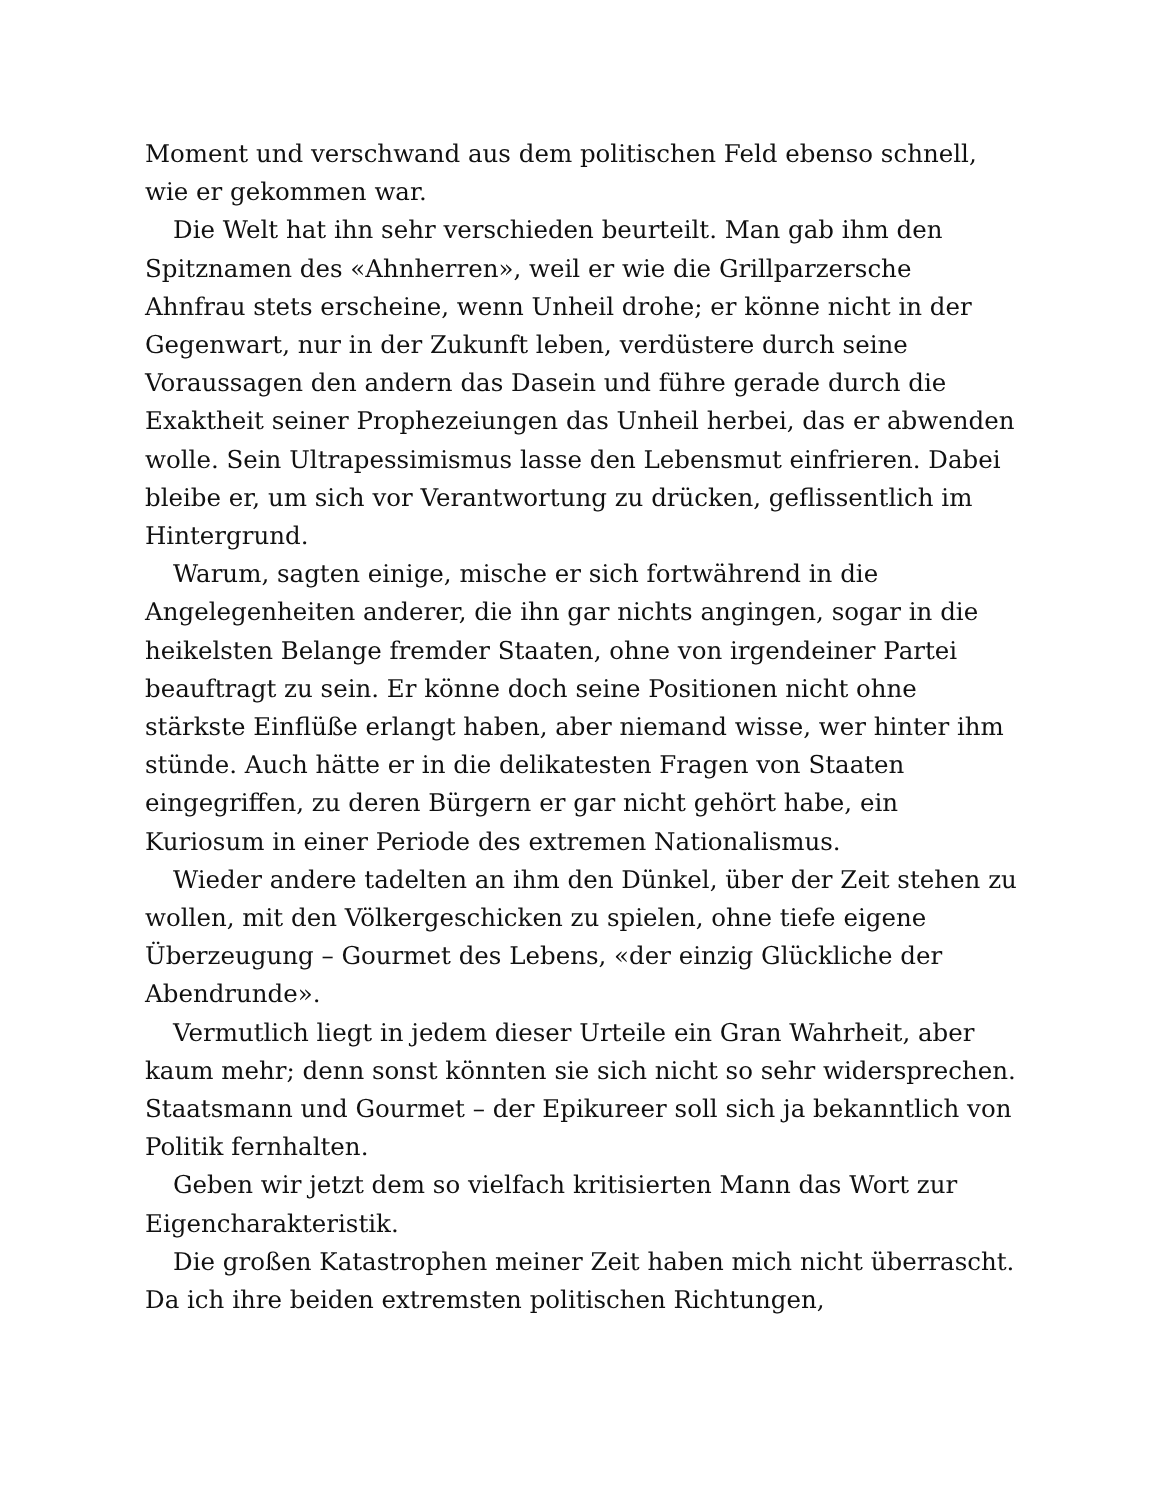Moment und verschwand aus dem politischen Feld ebenso schnell, wie er gekommen war.
Die Welt hat ihn sehr verschieden beurteilt. Man gab ihm den Spitznamen des «Ahnherren», weil er wie die Grillparzersche Ahnfrau stets erscheine, wenn Unheil drohe; er könne nicht in der Gegenwart, nur in der Zukunft leben, verdüstere durch seine Voraussagen den andern das Dasein und führe gerade durch die Exaktheit seiner Prophezeiungen das Unheil herbei, das er abwenden wolle. Sein Ultrapessimismus lasse den Lebensmut einfrieren. Dabei bleibe er, um sich vor Verantwortung zu drücken, geflissentlich im Hintergrund.
Warum, sagten einige, mische er sich fortwährend in die Angelegenheiten anderer, die ihn gar nichts angingen, sogar in die heikelsten Belange fremder Staaten, ohne von irgendeiner Partei beauftragt zu sein. Er könne doch seine Positionen nicht ohne stärkste Einflüße erlangt haben, aber niemand wisse, wer hinter ihm stünde. Auch hätte er in die delikatesten Fragen von Staaten eingegriffen, zu deren Bürgern er gar nicht gehört habe, ein Kuriosum in einer Periode des extremen Nationalismus.
Wieder andere tadelten an ihm den Dünkel, über der Zeit stehen zu wollen, mit den Völkergeschicken zu spielen, ohne tiefe eigene Überzeugung – Gourmet des Lebens, «der einzig Glückliche der Abendrunde».
Vermutlich liegt in jedem dieser Urteile ein Gran Wahrheit, aber kaum mehr; denn sonst könnten sie sich nicht so sehr widersprechen. Staatsmann und Gourmet – der Epikureer soll sich ja bekanntlich von Politik fernhalten.
Geben wir jetzt dem so vielfach kritisierten Mann das Wort zur Eigencharakteristik.
Die großen Katastrophen meiner Zeit haben mich nicht überrascht. Da ich ihre beiden extremsten politischen Richtungen,